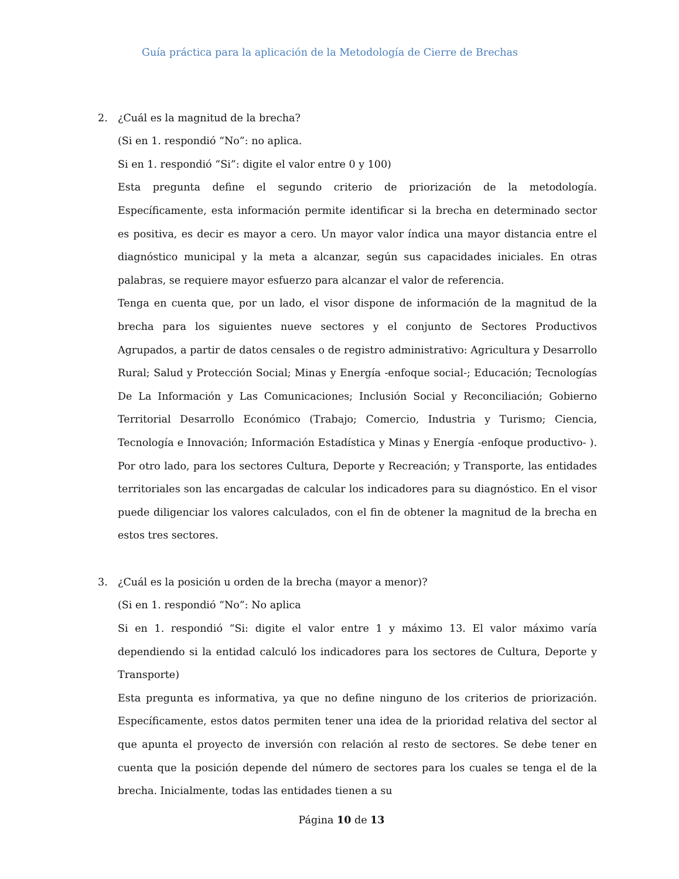Guía práctica para la aplicación de la Metodología de Cierre de Brechas
2. ¿Cuál es la magnitud de la brecha?
(Si en 1. respondió “No”: no aplica.
Si en 1. respondió “Si”: digite el valor entre 0 y 100)
Esta pregunta define el segundo criterio de priorización de la metodología. Específicamente, esta información permite identificar si la brecha en determinado sector es positiva, es decir es mayor a cero. Un mayor valor índica una mayor distancia entre el diagnóstico municipal y la meta a alcanzar, según sus capacidades iniciales. En otras palabras, se requiere mayor esfuerzo para alcanzar el valor de referencia.
Tenga en cuenta que, por un lado, el visor dispone de información de la magnitud de la brecha para los siguientes nueve sectores y el conjunto de Sectores Productivos Agrupados, a partir de datos censales o de registro administrativo: Agricultura y Desarrollo Rural; Salud y Protección Social; Minas y Energía -enfoque social-; Educación; Tecnologías De La Información y Las Comunicaciones; Inclusión Social y Reconciliación; Gobierno Territorial Desarrollo Económico (Trabajo; Comercio, Industria y Turismo; Ciencia, Tecnología e Innovación; Información Estadística y Minas y Energía -enfoque productivo- ). Por otro lado, para los sectores Cultura, Deporte y Recreación; y Transporte, las entidades territoriales son las encargadas de calcular los indicadores para su diagnóstico. En el visor puede diligenciar los valores calculados, con el fin de obtener la magnitud de la brecha en estos tres sectores.
3. ¿Cuál es la posición u orden de la brecha (mayor a menor)?
(Si en 1. respondió “No”: No aplica
Si en 1. respondió “Si: digite el valor entre 1 y máximo 13. El valor máximo varía dependiendo si la entidad calculó los indicadores para los sectores de Cultura, Deporte y Transporte)
Esta pregunta es informativa, ya que no define ninguno de los criterios de priorización. Específicamente, estos datos permiten tener una idea de la prioridad relativa del sector al que apunta el proyecto de inversión con relación al resto de sectores. Se debe tener en cuenta que la posición depende del número de sectores para los cuales se tenga el de la brecha. Inicialmente, todas las entidades tienen a su
Página 10 de 13